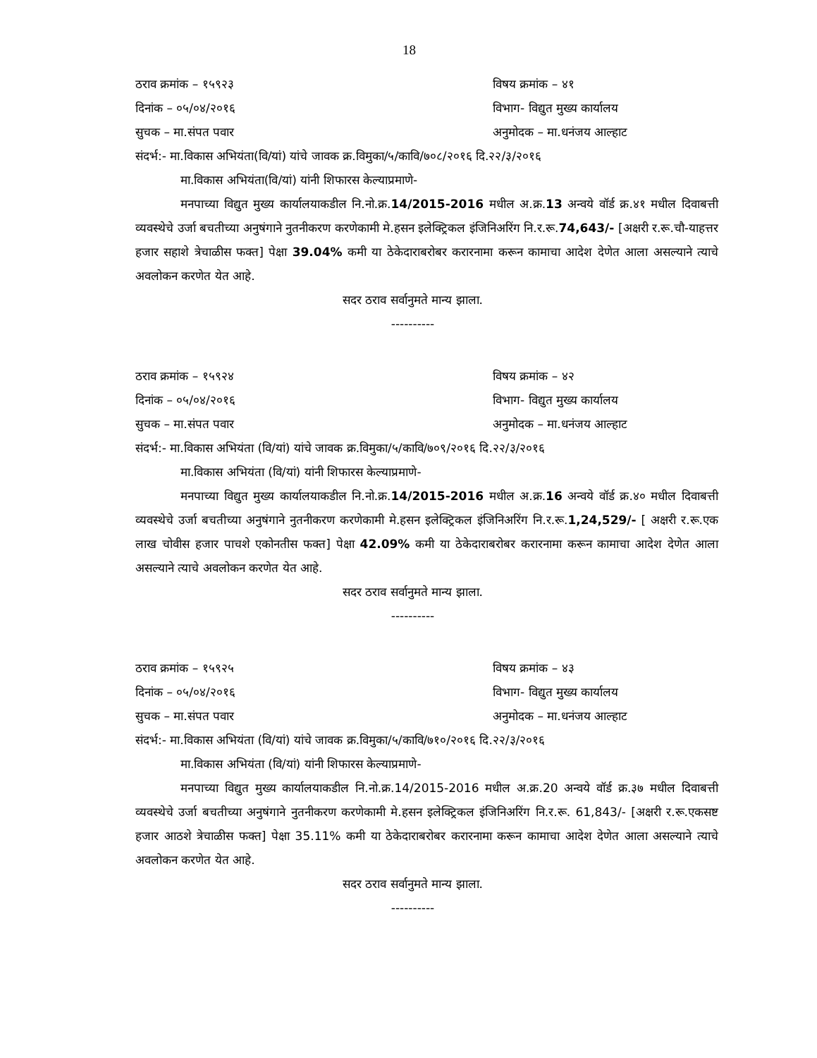18
ठराव क्रमांक – १५९२३ विषय क्रमांक – ४१
दिनांक – ०५/०४/२०१६ विभाग- विद्युत मुख्य कार्यालय
सुचक – मा.संपत पवार अनुमोदक – मा.धनंजय आल्हाट
संदर्भ:- मा.विकास अभियंता(वि/यां) यांचे जावक क्र.विमुका/५/कावि/७०८/२०१६ दि.२२/३/२०१६
मा.विकास अभियंता(वि/यां) यांनी शिफारस केल्याप्रमाणे-
मनपाच्या विद्युत मुख्य कार्यालयाकडील नि.नो.क्र.14/2015-2016 मधील अ.क्र.13 अन्वये वॉर्ड क्र.४१ मधील दिवाबत्ती व्यवस्थेचे उर्जा बचतीच्या अनुषंगाने नुतनीकरण करणेकामी मे.हसन इलेक्ट्रिकल इंजिनिअरिंग नि.र.रू.74,643/- [अक्षरी र.रू.चौ-याहत्तर हजार सहाशे त्रेचाळीस फक्त] पेक्षा 39.04% कमी या ठेकेदाराबरोबर करारनामा करून कामाचा आदेश देणेत आला असल्याने त्याचे अवलोकन करणेत येत आहे.
सदर ठराव सर्वानुमते मान्य झाला.
----------
ठराव क्रमांक – १५९२४ विषय क्रमांक – ४२
दिनांक – ०५/०४/२०१६ विभाग- विद्युत मुख्य कार्यालय
सुचक – मा.संपत पवार अनुमोदक – मा.धनंजय आल्हाट
संदर्भ:- मा.विकास अभियंता (वि/यां) यांचे जावक क्र.विमुका/५/कावि/७०९/२०१६ दि.२२/३/२०१६
मा.विकास अभियंता (वि/यां) यांनी शिफारस केल्याप्रमाणे-
मनपाच्या विद्युत मुख्य कार्यालयाकडील नि.नो.क्र.14/2015-2016 मधील अ.क्र.16 अन्वये वॉर्ड क्र.४० मधील दिवाबत्ती व्यवस्थेचे उर्जा बचतीच्या अनुषंगाने नुतनीकरण करणेकामी मे.हसन इलेक्ट्रिकल इंजिनिअरिंग नि.र.रू.1,24,529/- [ अक्षरी र.रू.एक लाख चोवीस हजार पाचशे एकोनतीस फक्त] पेक्षा 42.09% कमी या ठेकेदाराबरोबर करारनामा करून कामाचा आदेश देणेत आला असल्याने त्याचे अवलोकन करणेत येत आहे.
सदर ठराव सर्वानुमते मान्य झाला.
----------
ठराव क्रमांक – १५९२५ विषय क्रमांक – ४३
दिनांक – ०५/०४/२०१६ विभाग- विद्युत मुख्य कार्यालय
सुचक – मा.संपत पवार अनुमोदक – मा.धनंजय आल्हाट
संदर्भ:- मा.विकास अभियंता (वि/यां) यांचे जावक क्र.विमुका/५/कावि/७१०/२०१६ दि.२२/३/२०१६
मा.विकास अभियंता (वि/यां) यांनी शिफारस केल्याप्रमाणे-
मनपाच्या विद्युत मुख्य कार्यालयाकडील नि.नो.क्र.14/2015-2016 मधील अ.क्र.20 अन्वये वॉर्ड क्र.३७ मधील दिवाबत्ती व्यवस्थेचे उर्जा बचतीच्या अनुषंगाने नुतनीकरण करणेकामी मे.हसन इलेक्ट्रिकल इंजिनिअरिंग नि.र.रू. 61,843/- [अक्षरी र.रू.एकसष्ट हजार आठशे त्रेचाळीस फक्त] पेक्षा 35.11% कमी या ठेकेदाराबरोबर करारनामा करून कामाचा आदेश देणेत आला असल्याने त्याचे अवलोकन करणेत येत आहे.
सदर ठराव सर्वानुमते मान्य झाला.
----------